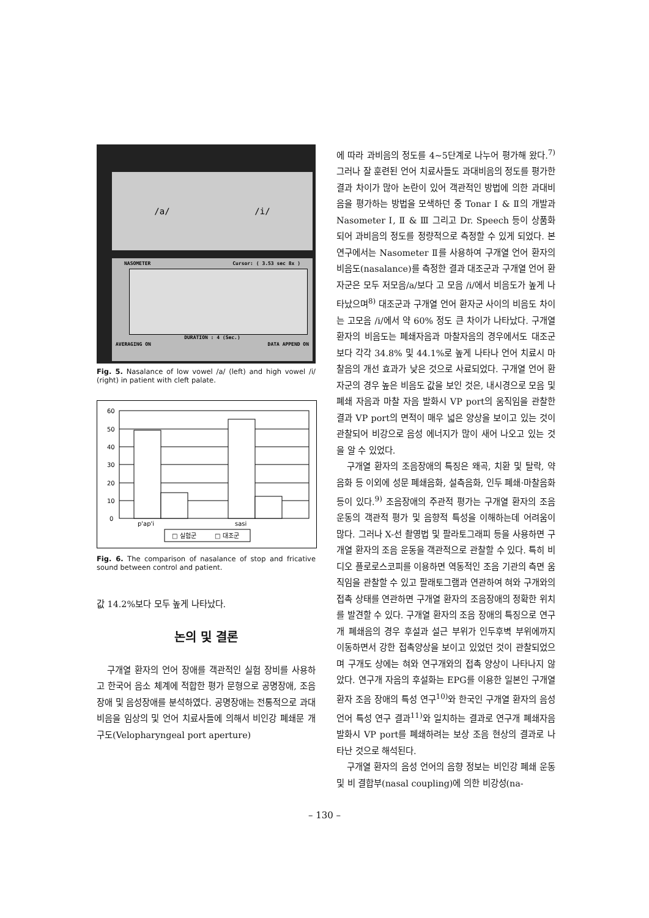/a/ /i/
NASOMETER Cursor: ( 3.53 sec 8x )
DURATION : 4 (Sec.)
AVERAGING ON DATA APPEND ON
Fig. 5. Nasalance of low vowel /a/ (left) and high vowel /i/ (right) in patient with cleft palate.
60
50
40
30
20
10
0
p'ap'i
sasi
□ 실험군
□ 대조군
Fig. 6. The comparison of nasalance of stop and fricative sound between control and patient.
값 14.2%보다 모두 높게 나타났다.
논의 및 결론
구개열 환자의 언어 장애를 객관적인 실험 장비를 사용하고 한국어 음소 체계에 적합한 평가 문형으로 공명장애, 조음장애 및 음성장애를 분석하였다. 공명장애는 전통적으로 과대비음을 임상의 및 언어 치료사들에 의해서 비인강 폐쇄문 개구도(Velopharyngeal port aperture)
에 따라 과비음의 정도를 4~5단계로 나누어 평가해 왔다.<sup>7)</sup> 그러나 잘 훈련된 언어 치료사들도 과대비음의 정도를 평가한 결과 차이가 많아 논란이 있어 객관적인 방법에 의한 과대비음을 평가하는 방법을 모색하던 중 Tonar Ⅰ & Ⅱ의 개발과 Nasometer Ⅰ, Ⅱ & Ⅲ 그리고 Dr. Speech 등이 상품화되어 과비음의 정도를 정량적으로 측정할 수 있게 되었다. 본 연구에서는 Nasometer Ⅱ를 사용하여 구개열 언어 환자의 비음도(nasalance)를 측정한 결과 대조군과 구개열 언어 환자군은 모두 저모음/a/보다 고 모음 /i/에서 비음도가 높게 나타났으며<sup>8)</sup> 대조군과 구개열 언어 환자군 사이의 비음도 차이는 고모음 /i/에서 약 60% 정도 큰 차이가 나타났다. 구개열 환자의 비음도는 폐쇄자음과 마찰자음의 경우에서도 대조군 보다 각각 34.8% 및 44.1%로 높게 나타나 언어 치료시 마찰음의 개선 효과가 낮은 것으로 사료되었다. 구개열 언어 환자군의 경우 높은 비음도 값을 보인 것은, 내시경으로 모음 및 폐쇄 자음과 마찰 자음 발화시 VP port의 움직임을 관찰한 결과 VP port의 면적이 매우 넓은 양상을 보이고 있는 것이 관찰되어 비강으로 음성 에너지가 많이 새어 나오고 있는 것을 알 수 있었다.
구개열 환자의 조음장애의 특징은 왜곡, 치환 및 탈락, 약음화 등 이외에 성문 폐쇄음화, 설측음화, 인두 폐쇄·마찰음화 등이 있다.<sup>9)</sup> 조음장애의 주관적 평가는 구개열 환자의 조음 운동의 객관적 평가 및 음향적 특성을 이해하는데 어려움이 많다. 그러나 X-선 촬영법 및 팔라토그래피 등을 사용하면 구개열 환자의 조음 운동을 객관적으로 관찰할 수 있다. 특히 비디오 플로로스코피를 이용하면 역동적인 조음 기관의 측면 움직임을 관찰할 수 있고 팔래토그램과 연관하여 혀와 구개와의 접촉 상태를 연관하면 구개열 환자의 조음장애의 정확한 위치를 발견할 수 있다. 구개열 환자의 조음 장애의 특징으로 연구개 폐쇄음의 경우 후설과 설근 부위가 인두후벽 부위에까지 이동하면서 강한 접촉양상을 보이고 있었던 것이 관찰되었으며 구개도 상에는 혀와 연구개와의 접촉 양상이 나타나지 않았다. 연구개 자음의 후설화는 EPG를 이용한 일본인 구개열 환자 조음 장애의 특성 연구<sup>10)</sup>와 한국인 구개열 환자의 음성 언어 특성 연구 결과<sup>11)</sup>와 일치하는 결과로 연구개 폐쇄자음 발화시 VP port를 폐쇄하려는 보상 조음 현상의 결과로 나타난 것으로 해석된다.
구개열 환자의 음성 언어의 음향 정보는 비인강 폐쇄 운동 및 비 결합부(nasal coupling)에 의한 비강성(na-
– 130 –